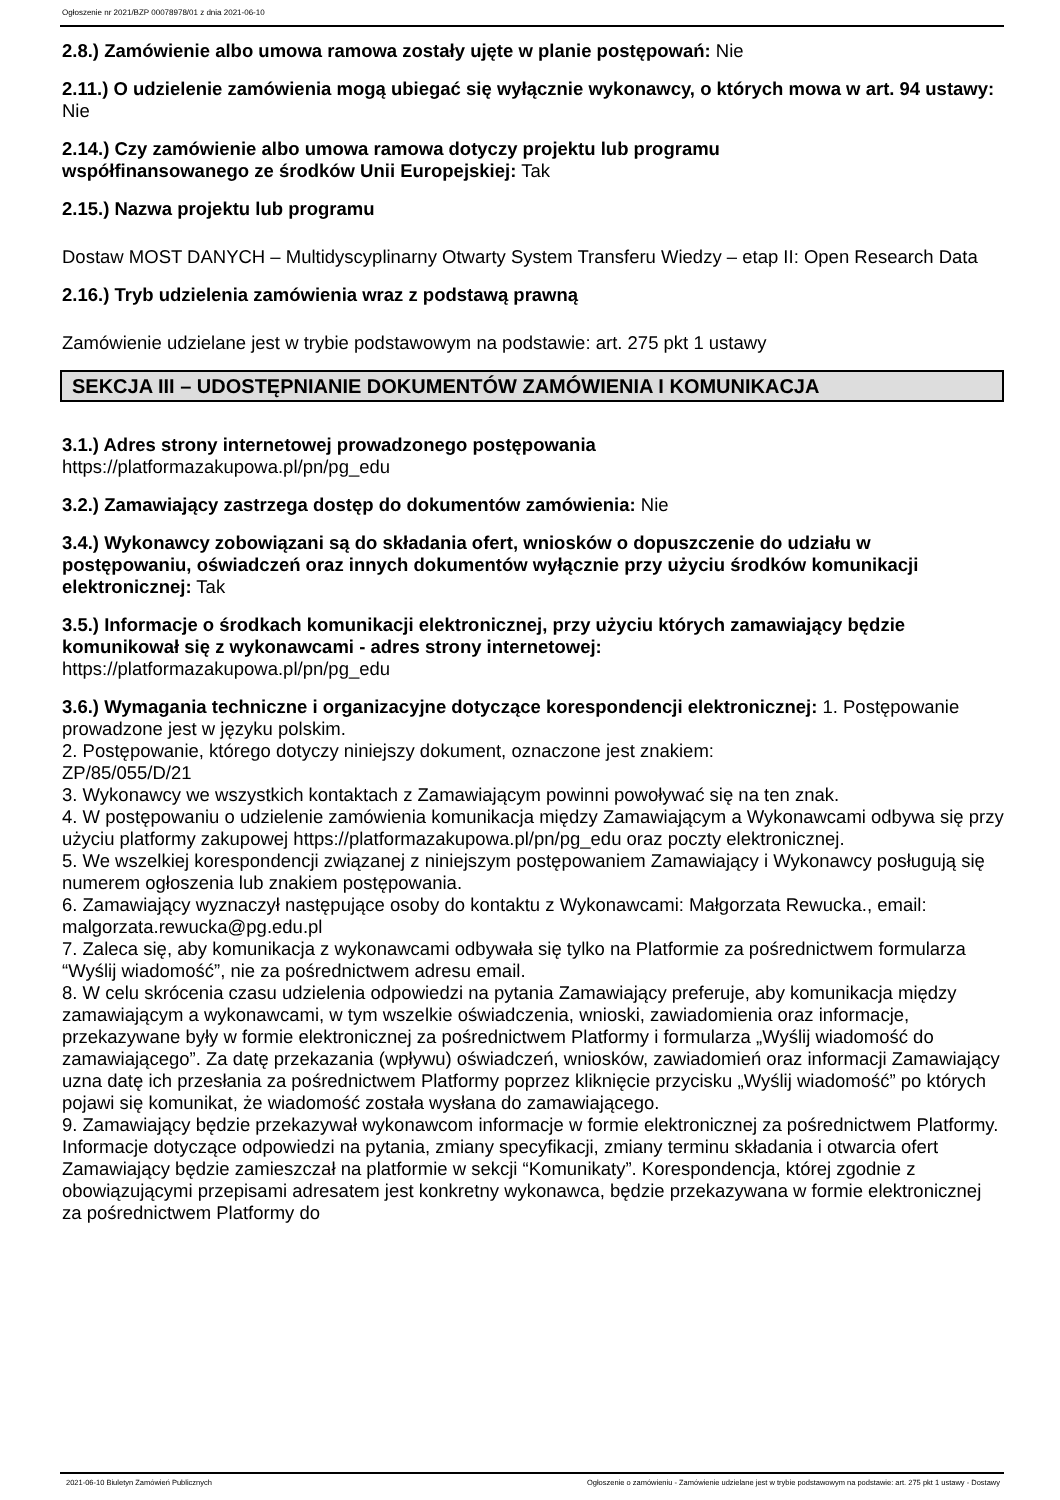Ogłoszenie nr 2021/BZP 00078978/01 z dnia 2021-06-10
2.8.) Zamówienie albo umowa ramowa zostały ujęte w planie postępowań: Nie
2.11.) O udzielenie zamówienia mogą ubiegać się wyłącznie wykonawcy, o których mowa w art. 94 ustawy: Nie
2.14.) Czy zamówienie albo umowa ramowa dotyczy projektu lub programu
współfinansowanego ze środków Unii Europejskiej: Tak
2.15.) Nazwa projektu lub programu
Dostaw MOST DANYCH – Multidyscyplinarny Otwarty System Transferu Wiedzy – etap II: Open Research Data
2.16.) Tryb udzielenia zamówienia wraz z podstawą prawną
Zamówienie udzielane jest w trybie podstawowym na podstawie: art. 275 pkt 1 ustawy
SEKCJA III – UDOSTĘPNIANIE DOKUMENTÓW ZAMÓWIENIA I KOMUNIKACJA
3.1.) Adres strony internetowej prowadzonego postępowania
https://platformazakupowa.pl/pn/pg_edu
3.2.) Zamawiający zastrzega dostęp do dokumentów zamówienia: Nie
3.4.) Wykonawcy zobowiązani są do składania ofert, wniosków o dopuszczenie do udziału w postępowaniu, oświadczeń oraz innych dokumentów wyłącznie przy użyciu środków komunikacji elektronicznej: Tak
3.5.) Informacje o środkach komunikacji elektronicznej, przy użyciu których zamawiający będzie komunikował się z wykonawcami - adres strony internetowej:
https://platformazakupowa.pl/pn/pg_edu
3.6.) Wymagania techniczne i organizacyjne dotyczące korespondencji elektronicznej: 1. Postępowanie prowadzone jest w języku polskim.
2. Postępowanie, którego dotyczy niniejszy dokument, oznaczone jest znakiem:
ZP/85/055/D/21
3. Wykonawcy we wszystkich kontaktach z Zamawiającym powinni powoływać się na ten znak.
4. W postępowaniu o udzielenie zamówienia komunikacja między Zamawiającym a Wykonawcami odbywa się przy użyciu platformy zakupowej https://platformazakupowa.pl/pn/pg_edu oraz poczty elektronicznej.
5. We wszelkiej korespondencji związanej z niniejszym postępowaniem Zamawiający i Wykonawcy posługują się numerem ogłoszenia lub znakiem postępowania.
6. Zamawiający wyznaczył następujące osoby do kontaktu z Wykonawcami: Małgorzata Rewucka., email: malgorzata.rewucka@pg.edu.pl
7. Zaleca się, aby komunikacja z wykonawcami odbywała się tylko na Platformie za pośrednictwem formularza “Wyślij wiadomość”, nie za pośrednictwem adresu email.
8. W celu skrócenia czasu udzielenia odpowiedzi na pytania Zamawiający preferuje, aby komunikacja między zamawiającym a wykonawcami, w tym wszelkie oświadczenia, wnioski, zawiadomienia oraz informacje, przekazywane były w formie elektronicznej za pośrednictwem Platformy i formularza „Wyślij wiadomość do zamawiającego”. Za datę przekazania (wpływu) oświadczeń, wniosków, zawiadomień oraz informacji Zamawiający uzna datę ich przesłania za pośrednictwem Platformy poprzez kliknięcie przycisku „Wyślij wiadomość” po których pojawi się komunikat, że wiadomość została wysłana do zamawiającego.
9. Zamawiający będzie przekazywał wykonawcom informacje w formie elektronicznej za pośrednictwem Platformy. Informacje dotyczące odpowiedzi na pytania, zmiany specyfikacji, zmiany terminu składania i otwarcia ofert Zamawiający będzie zamieszczał na platformie w sekcji “Komunikaty”. Korespondencja, której zgodnie z obowiązującymi przepisami adresatem jest konkretny wykonawca, będzie przekazywana w formie elektronicznej za pośrednictwem Platformy do
2021-06-10 Biuletyn Zamówień Publicznych Ogłoszenie o zamówieniu - Zamówienie udzielane jest w trybie podstawowym na podstawie: art. 275 pkt 1 ustawy - Dostawy